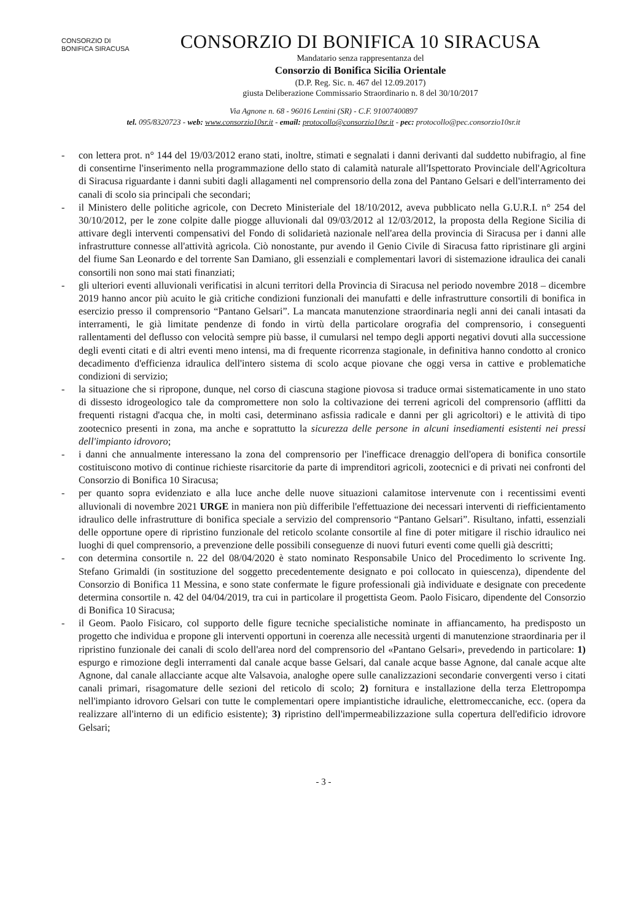CONSORZIO DI BONIFICA SIRACUSA
CONSORZIO DI BONIFICA 10 SIRACUSA
Mandatario senza rappresentanza del
Consorzio di Bonifica Sicilia Orientale
(D.P. Reg. Sic. n. 467 del 12.09.2017)
giusta Deliberazione Commissario Straordinario n. 8 del 30/10/2017
Via Agnone n. 68 - 96016 Lentini (SR) - C.F. 91007400897
tel. 095/8320723 - web: www.consorzio10sr.it - email: protocollo@consorzio10sr.it - pec: protocollo@pec.consorzio10sr.it
- con lettera prot. n° 144 del 19/03/2012 erano stati, inoltre, stimati e segnalati i danni derivanti dal suddetto nubifragio, al fine di consentirne l'inserimento nella programmazione dello stato di calamità naturale all'Ispettorato Provinciale dell'Agricoltura di Siracusa riguardante i danni subiti dagli allagamenti nel comprensorio della zona del Pantano Gelsari e dell'interramento dei canali di scolo sia principali che secondari;
- il Ministero delle politiche agricole, con Decreto Ministeriale del 18/10/2012, aveva pubblicato nella G.U.R.I. n° 254 del 30/10/2012, per le zone colpite dalle piogge alluvionali dal 09/03/2012 al 12/03/2012, la proposta della Regione Sicilia di attivare degli interventi compensativi del Fondo di solidarietà nazionale nell'area della provincia di Siracusa per i danni alle infrastrutture connesse all'attività agricola. Ciò nonostante, pur avendo il Genio Civile di Siracusa fatto ripristinare gli argini del fiume San Leonardo e del torrente San Damiano, gli essenziali e complementari lavori di sistemazione idraulica dei canali consortili non sono mai stati finanziati;
- gli ulteriori eventi alluvionali verificatisi in alcuni territori della Provincia di Siracusa nel periodo novembre 2018 – dicembre 2019 hanno ancor più acuito le già critiche condizioni funzionali dei manufatti e delle infrastrutture consortili di bonifica in esercizio presso il comprensorio “Pantano Gelsari”. La mancata manutenzione straordinaria negli anni dei canali intasati da interramenti, le già limitate pendenze di fondo in virtù della particolare orografia del comprensorio, i conseguenti rallentamenti del deflusso con velocità sempre più basse, il cumularsi nel tempo degli apporti negativi dovuti alla successione degli eventi citati e di altri eventi meno intensi, ma di frequente ricorrenza stagionale, in definitiva hanno condotto al cronico decadimento d'efficienza idraulica dell'intero sistema di scolo acque piovane che oggi versa in cattive e problematiche condizioni di servizio;
- la situazione che si ripropone, dunque, nel corso di ciascuna stagione piovosa si traduce ormai sistematicamente in uno stato di dissesto idrogeologico tale da compromettere non solo la coltivazione dei terreni agricoli del comprensorio (afflitti da frequenti ristagni d'acqua che, in molti casi, determinano asfissia radicale e danni per gli agricoltori) e le attività di tipo zootecnico presenti in zona, ma anche e soprattutto la sicurezza delle persone in alcuni insediamenti esistenti nei pressi dell'impianto idrovoro;
- i danni che annualmente interessano la zona del comprensorio per l'inefficace drenaggio dell'opera di bonifica consortile costituiscono motivo di continue richieste risarcitorie da parte di imprenditori agricoli, zootecnici e di privati nei confronti del Consorzio di Bonifica 10 Siracusa;
- per quanto sopra evidenziato e alla luce anche delle nuove situazioni calamitose intervenute con i recentissimi eventi alluvionali di novembre 2021 URGE in maniera non più differibile l'effettuazione dei necessari interventi di riefficientamento idraulico delle infrastrutture di bonifica speciale a servizio del comprensorio “Pantano Gelsari”. Risultano, infatti, essenziali delle opportune opere di ripristino funzionale del reticolo scolante consortile al fine di poter mitigare il rischio idraulico nei luoghi di quel comprensorio, a prevenzione delle possibili conseguenze di nuovi futuri eventi come quelli già descritti;
- con determina consortile n. 22 del 08/04/2020 è stato nominato Responsabile Unico del Procedimento lo scrivente Ing. Stefano Grimaldi (in sostituzione del soggetto precedentemente designato e poi collocato in quiescenza), dipendente del Consorzio di Bonifica 11 Messina, e sono state confermate le figure professionali già individuate e designate con precedente determina consortile n. 42 del 04/04/2019, tra cui in particolare il progettista Geom. Paolo Fisicaro, dipendente del Consorzio di Bonifica 10 Siracusa;
- il Geom. Paolo Fisicaro, col supporto delle figure tecniche specialistiche nominate in affiancamento, ha predisposto un progetto che individua e propone gli interventi opportuni in coerenza alle necessità urgenti di manutenzione straordinaria per il ripristino funzionale dei canali di scolo dell'area nord del comprensorio del «Pantano Gelsari», prevedendo in particolare: 1) espurgo e rimozione degli interramenti dal canale acque basse Gelsari, dal canale acque basse Agnone, dal canale acque alte Agnone, dal canale allacciante acque alte Valsavoia, analoghe opere sulle canalizzazioni secondarie convergenti verso i citati canali primari, risagomature delle sezioni del reticolo di scolo; 2) fornitura e installazione della terza Elettropompa nell'impianto idrovoro Gelsari con tutte le complementari opere impiantistiche idrauliche, elettromeccaniche, ecc. (opera da realizzare all'interno di un edificio esistente); 3) ripristino dell'impermeabilizzazione sulla copertura dell'edificio idrovore Gelsari;
- 3 -